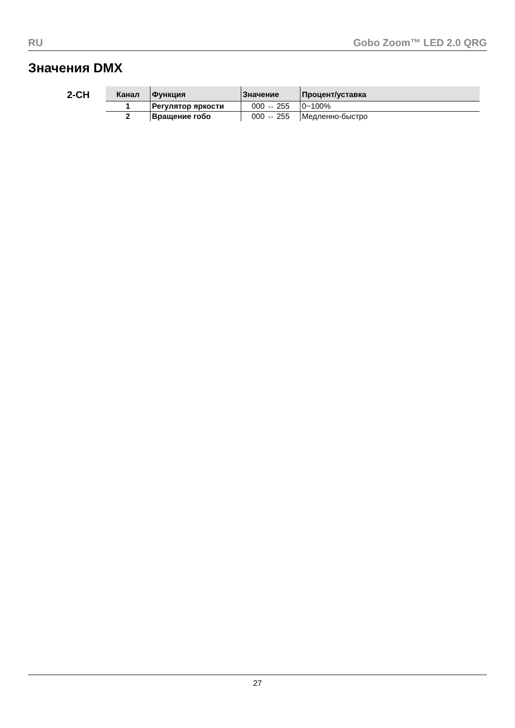RU Gobo Zoom™ LED 2.0 QRG
Значения DMX
2-CH
| Канал | Функция | Значение | Процент/уставка |
| --- | --- | --- | --- |
| 1 | Регулятор яркости | 000 ⇔ 255 | 0~100% |
| 2 | Вращение гобо | 000 ⇔ 255 | Медленно-быстро |
27